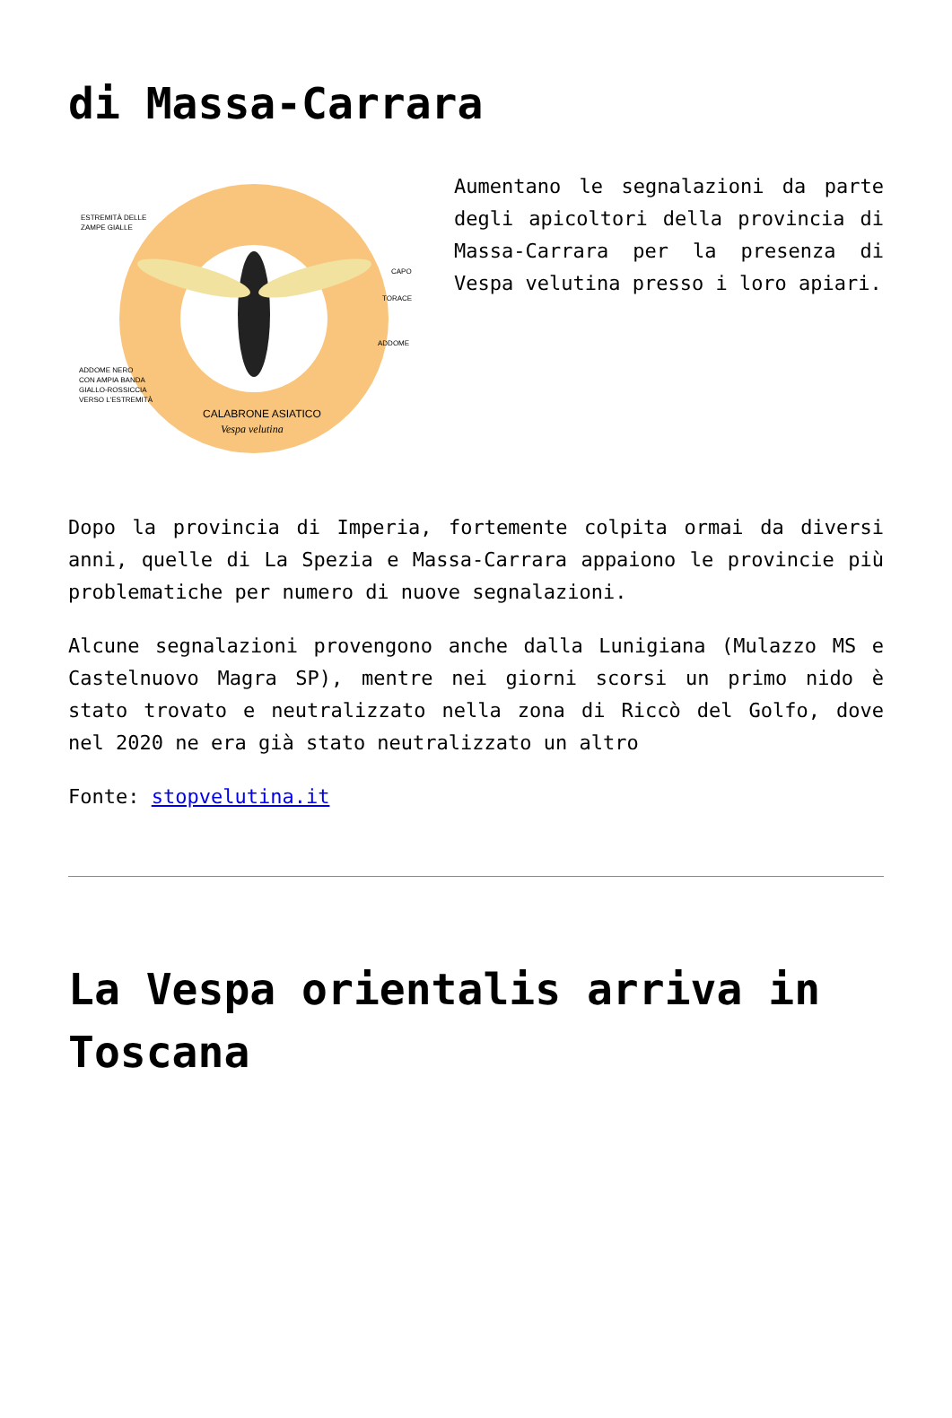di Massa-Carrara
ESTREMITÀ DELLE
ZAMPE GIALLE
CAPO
TORACE
ADDOME
ADDOME NERO
CON AMPIA BANDA
GIALLO-ROSSICCIA
VERSO L'ESTREMITÀ
CALABRONE ASIATICO
Vespa velutina
Aumentano le segnalazioni da parte degli apicoltori della provincia di Massa-Carrara per la presenza di Vespa velutina presso i loro apiari.
Dopo la provincia di Imperia, fortemente colpita ormai da diversi anni, quelle di La Spezia e Massa-Carrara appaiono le provincie più problematiche per numero di nuove segnalazioni.
Alcune segnalazioni provengono anche dalla Lunigiana (Mulazzo MS e Castelnuovo Magra SP), mentre nei giorni scorsi un primo nido è stato trovato e neutralizzato nella zona di Riccò del Golfo, dove nel 2020 ne era già stato neutralizzato un altro
Fonte: stopvelutina.it
La Vespa orientalis arriva in Toscana